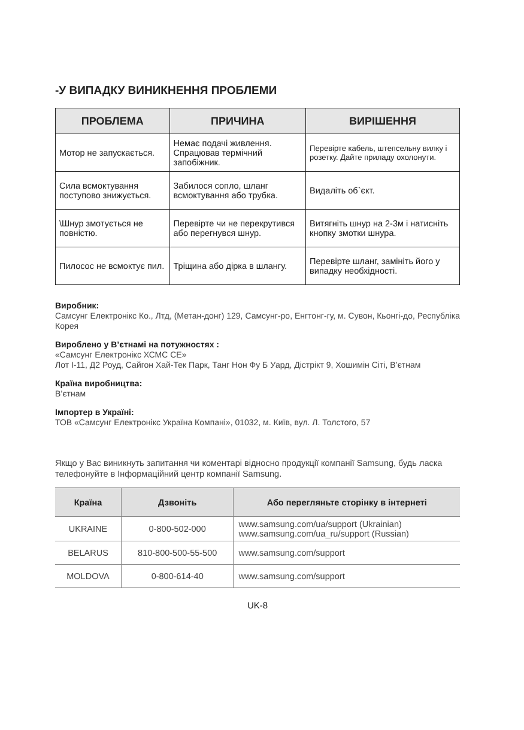-У ВИПАДКУ ВИНИКНЕННЯ ПРОБЛЕМИ
| ПРОБЛЕМА | ПРИЧИНА | ВИРІШЕННЯ |
| --- | --- | --- |
| Мотор не запускається. | Немає подачі живлення. Спрацював термічний запобіжник. | Перевірте кабель, штепсельну вилку і розетку. Дайте приладу охолонути. |
| Сила всмоктування поступово знижується. | Забилося сопло, шланг всмоктування або трубка. | Видаліть об`єкт. |
| \Шнур змотується не повністю. | Перевірте чи не перекрутився або перегнувся шнур. | Витягніть шнур на 2-3м і натисніть кнопку змотки шнура. |
| Пилосос не всмоктує пил. | Тріщина або дірка в шлангу. | Перевірте шланг, замініть його у випадку необхідності. |
Виробник:
Самсунг Електронікс Ко., Лтд, (Метан-донг) 129, Самсунг-ро, Енгтонг-гу, м. Сувон, Кьонгі-до, Республіка Корея
Вироблено у В’єтнамі на потужностях :
«Самсунг Електронікс ХСМС СЕ»
Лот I-11, Д2 Роуд, Сайгон Хай-Тек Парк, Танг Нон Фу Б Уард, Дістрікт 9, Хошимін Сіті, В’єтнам
Країна виробництва:
В’єтнам
Імпортер в Україні:
ТОВ «Самсунг Електронікс Україна Компані», 01032, м. Київ, вул. Л. Толстого, 57
Якщо у Вас виникнуть запитання чи коментарі відносно продукції компанії Samsung, будь ласка телефонуйте в Інформаційний центр компанії Samsung.
| Країна | Дзвоніть | Або перегляньте сторінку в інтернеті |
| --- | --- | --- |
| UKRAINE | 0-800-502-000 | www.samsung.com/ua/support (Ukrainian) www.samsung.com/ua_ru/support (Russian) |
| BELARUS | 810-800-500-55-500 | www.samsung.com/support |
| MOLDOVA | 0-800-614-40 | www.samsung.com/support |
UK-8